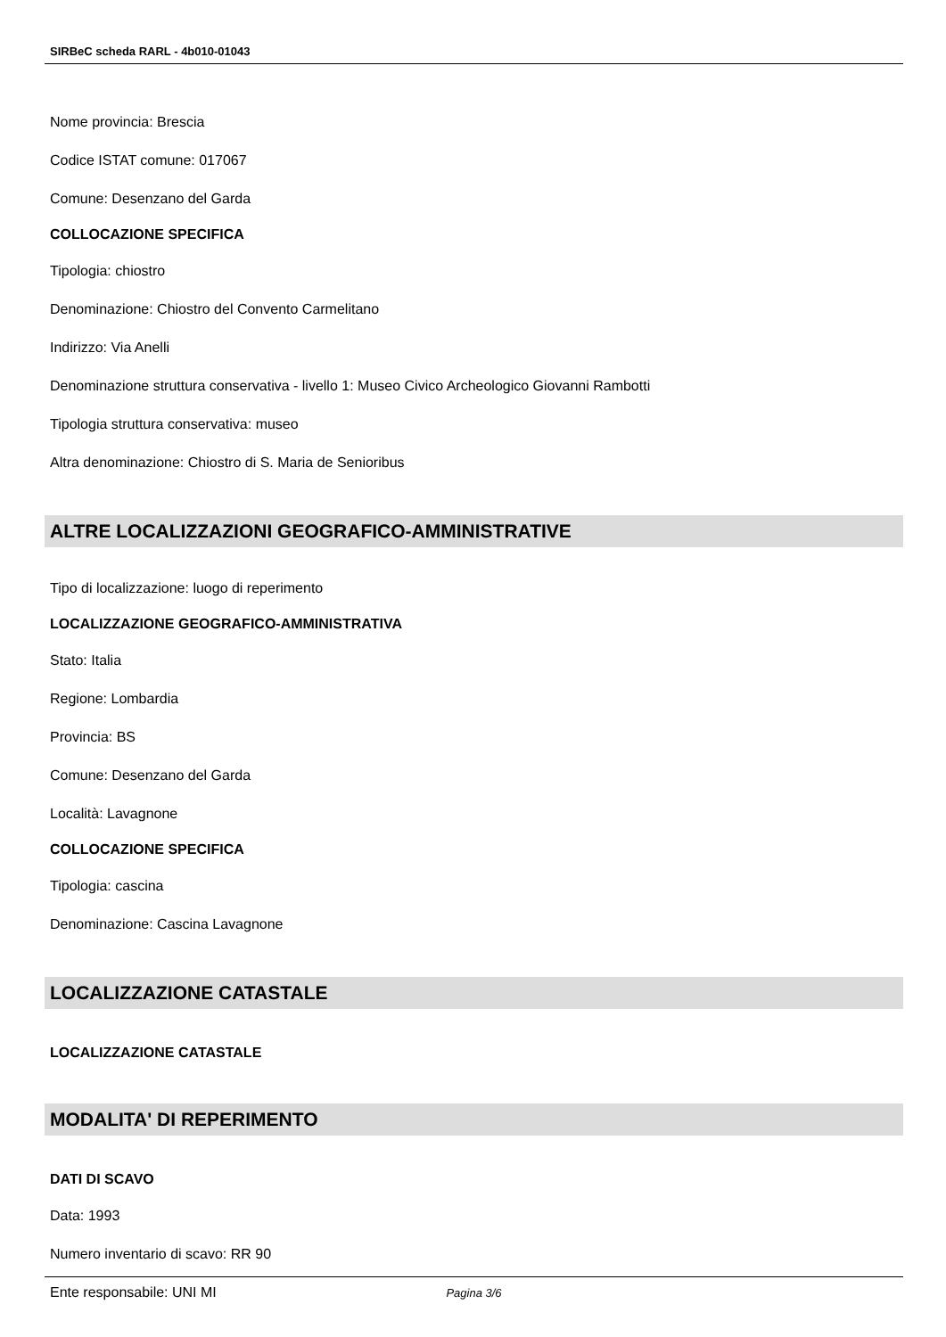SIRBeC scheda RARL - 4b010-01043
Nome provincia: Brescia
Codice ISTAT comune: 017067
Comune: Desenzano del Garda
COLLOCAZIONE SPECIFICA
Tipologia: chiostro
Denominazione: Chiostro del Convento Carmelitano
Indirizzo: Via Anelli
Denominazione struttura conservativa - livello 1: Museo Civico Archeologico Giovanni Rambotti
Tipologia struttura conservativa: museo
Altra denominazione: Chiostro di S. Maria de Senioribus
ALTRE LOCALIZZAZIONI GEOGRAFICO-AMMINISTRATIVE
Tipo di localizzazione: luogo di reperimento
LOCALIZZAZIONE GEOGRAFICO-AMMINISTRATIVA
Stato: Italia
Regione: Lombardia
Provincia: BS
Comune: Desenzano del Garda
Località: Lavagnone
COLLOCAZIONE SPECIFICA
Tipologia: cascina
Denominazione: Cascina Lavagnone
LOCALIZZAZIONE CATASTALE
LOCALIZZAZIONE CATASTALE
MODALITA' DI REPERIMENTO
DATI DI SCAVO
Data: 1993
Numero inventario di scavo: RR 90
Ente responsabile: UNI MI
Pagina 3/6